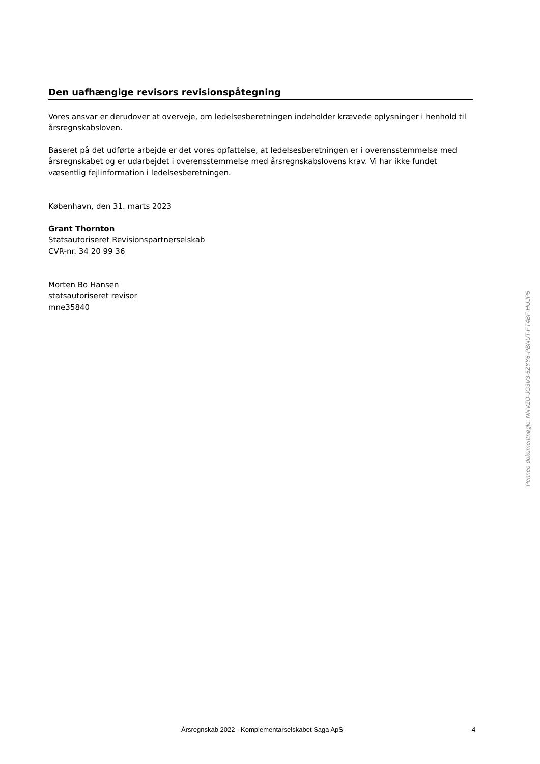Den uafhængige revisors revisionspåtegning
Vores ansvar er derudover at overveje, om ledelsesberetningen indeholder krævede oplysninger i henhold til årsregnskabsloven.
Baseret på det udførte arbejde er det vores opfattelse, at ledelsesberetningen er i overensstemmelse med årsregnskabet og er udarbejdet i overensstemmelse med årsregnskabslovens krav. Vi har ikke fundet væsentlig fejlinformation i ledelsesberetningen.
København, den 31. marts 2023
Grant Thornton
Statsautoriseret Revisionspartnerselskab
CVR-nr. 34 20 99 36
Morten Bo Hansen
statsautoriseret revisor
mne35840
Penneo dokumentnøgle: NNVZO-JG3V3-5ZYY6-PBNUT-FT4BF-HUJP5
Årsregnskab 2022 - Komplementarselskabet Saga ApS 4